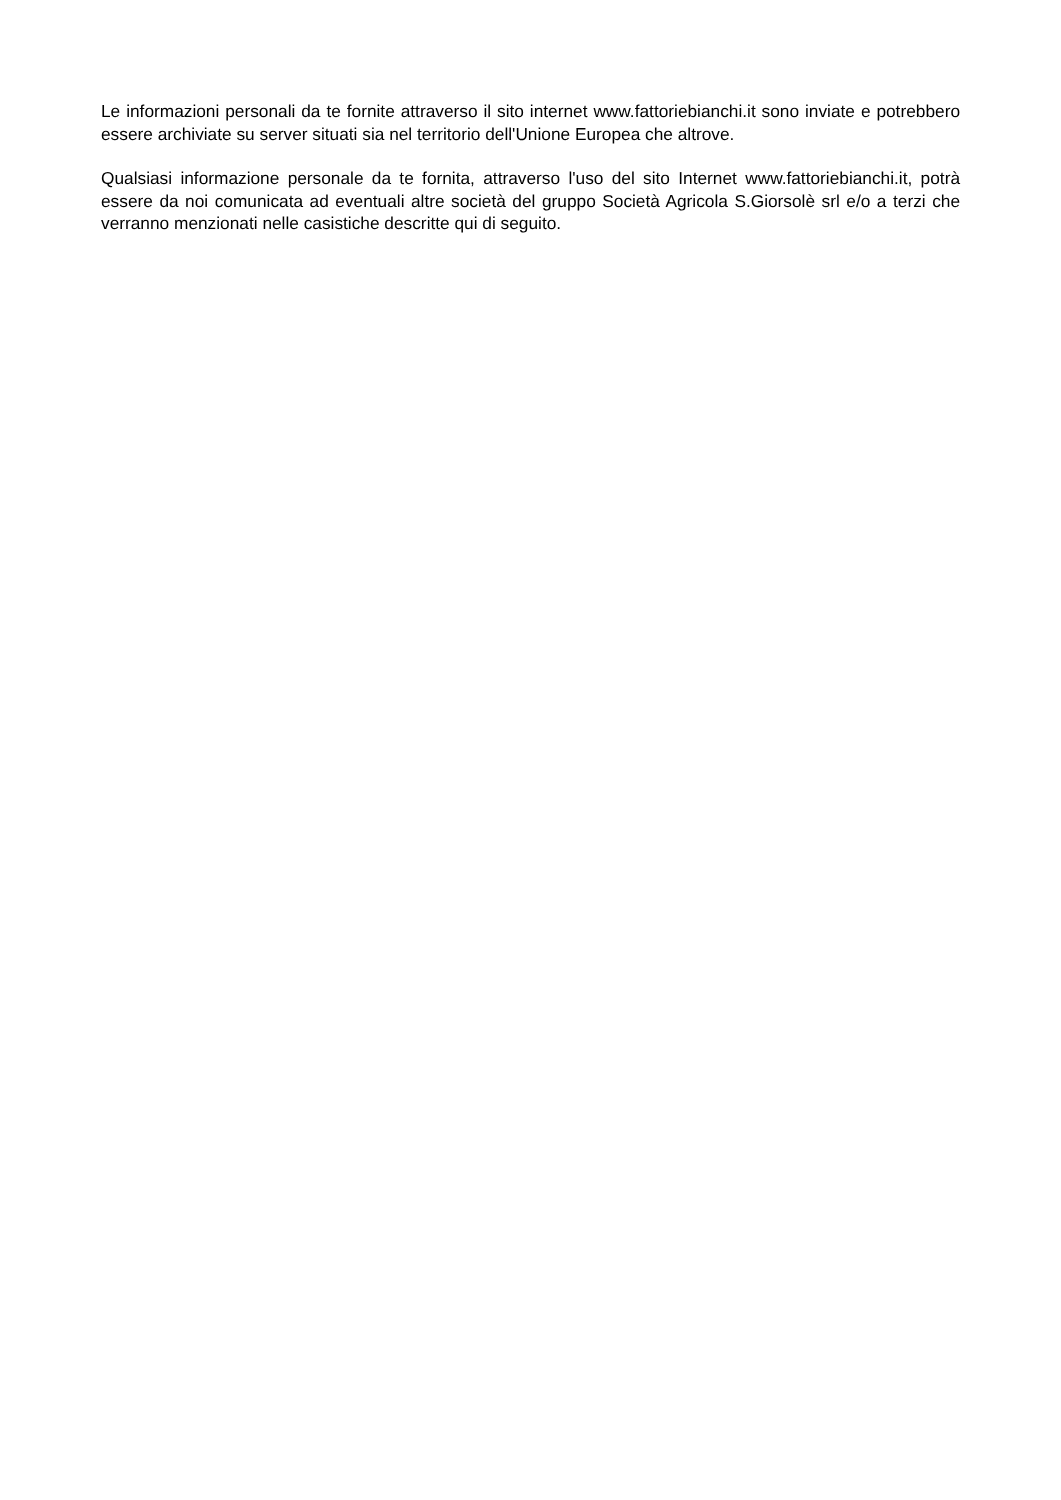Le informazioni personali da te fornite attraverso il sito internet www.fattoriebianchi.it sono inviate e potrebbero essere archiviate su server situati sia nel territorio dell'Unione Europea che altrove.
Qualsiasi informazione personale da te fornita, attraverso l'uso del sito Internet www.fattoriebianchi.it, potrà essere da noi comunicata ad eventuali altre società del gruppo Società Agricola S.Giorsolè srl e/o a terzi che verranno menzionati nelle casistiche descritte qui di seguito.